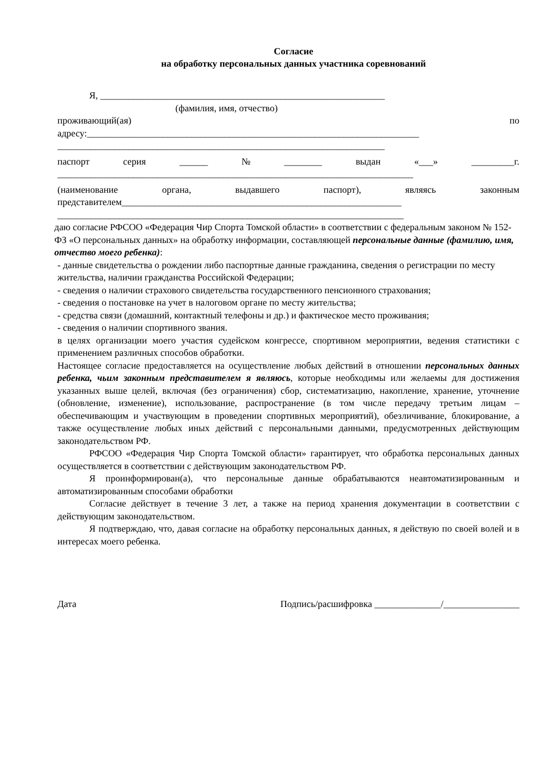Согласие
на обработку персональных данных участника соревнований
Я, ____________________________________________________________
(фамилия, имя, отчество)
проживающий(ая) по
адресу:______________________________________________________________________
_____________________________________________________________________
паспорт серия ______ № ________ выдан «___» _________г.
___________________________________________________________________________
(наименование органа, выдавшего паспорт), являясь законным
представителем___________________________________________________________
_________________________________________________________________________
даю согласие РФСОО «Федерация Чир Спорта Томской области» в соответствии с федеральным законом № 152-ФЗ «О персональных данных» на обработку информации, составляющей персональные данные (фамилию, имя, отчество моего ребенка):
- данные свидетельства о рождении либо паспортные данные гражданина, сведения о регистрации по месту жительства, наличии гражданства Российской Федерации;
- сведения о наличии страхового свидетельства государственного пенсионного страхования;
- сведения о постановке на учет в налоговом органе по месту жительства;
- средства связи (домашний, контактный телефоны и др.) и фактическое место проживания;
- сведения о наличии спортивного звания.
в целях организации моего участия судейском конгрессе, спортивном мероприятии, ведения статистики с применением различных способов обработки.
Настоящее согласие предоставляется на осуществление любых действий в отношении персональных данных ребенка, чьим законным представителем я являюсь, которые необходимы или желаемы для достижения указанных выше целей, включая (без ограничения) сбор, систематизацию, накопление, хранение, уточнение (обновление, изменение), использование, распространение (в том числе передачу третьим лицам – обеспечивающим и участвующим в проведении спортивных мероприятий), обезличивание, блокирование, а также осуществление любых иных действий с персональными данными, предусмотренных действующим законодательством РФ.
РФСОО «Федерация Чир Спорта Томской области» гарантирует, что обработка персональных данных осуществляется в соответствии с действующим законодательством РФ.
Я проинформирован(а), что персональные данные обрабатываются неавтоматизированным и автоматизированным способами обработки
Согласие действует в течение 3 лет, а также на период хранения документации в соответствии с действующим законодательством.
Я подтверждаю, что, давая согласие на обработку персональных данных, я действую по своей волей и в интересах моего ребенка.
Дата Подпись/расшифровка ______________/________________